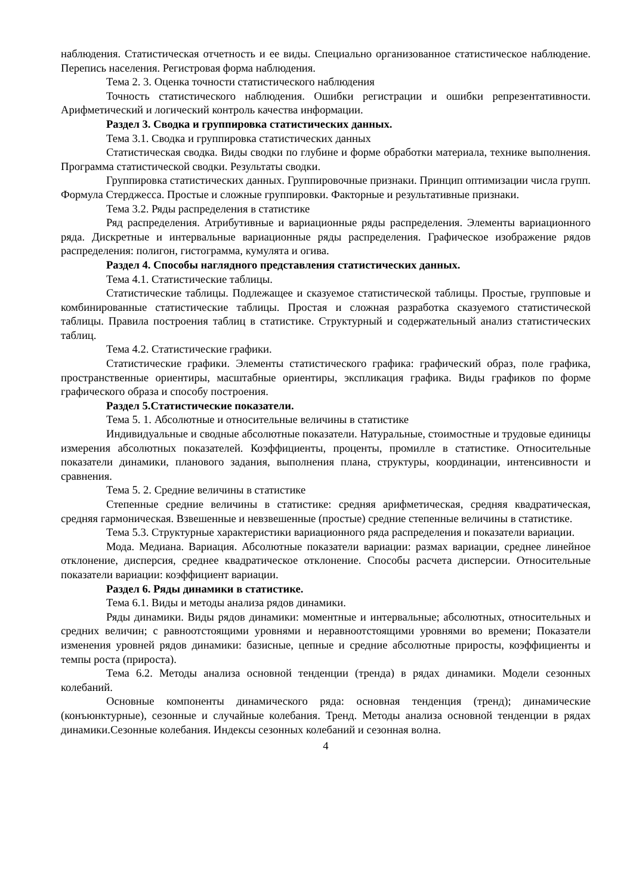наблюдения. Статистическая отчетность и ее виды. Специально организованное статистическое наблюдение. Перепись населения. Регистровая форма наблюдения.
Тема 2. 3. Оценка точности статистического наблюдения
Точность статистического наблюдения. Ошибки регистрации и ошибки репрезентативности. Арифметический и логический контроль качества информации.
Раздел 3. Сводка и группировка статистических данных.
Тема 3.1. Сводка и группировка статистических данных
Статистическая сводка. Виды сводки по глубине и форме обработки материала, технике выполнения. Программа статистической сводки. Результаты сводки.
Группировка статистических данных. Группировочные признаки. Принцип оптимизации числа групп. Формула Стерджесса. Простые и сложные группировки. Факторные и результативные признаки.
Тема 3.2. Ряды распределения в статистике
Ряд распределения. Атрибутивные и вариационные ряды распределения. Элементы вариационного ряда. Дискретные и интервальные вариационные ряды распределения. Графическое изображение рядов распределения: полигон, гистограмма, кумулята и огива.
Раздел 4. Способы наглядного представления статистических данных.
Тема 4.1. Статистические таблицы.
Статистические таблицы. Подлежащее и сказуемое статистической таблицы. Простые, групповые и комбинированные статистические таблицы. Простая и сложная разработка сказуемого статистической таблицы. Правила построения таблиц в статистике. Структурный и содержательный анализ статистических таблиц.
Тема 4.2. Статистические графики.
Статистические графики. Элементы статистического графика: графический образ, поле графика, пространственные ориентиры, масштабные ориентиры, экспликация графика. Виды графиков по форме графического образа и способу построения.
Раздел 5.Статистические показатели.
Тема 5. 1. Абсолютные и относительные величины в статистике
Индивидуальные и сводные абсолютные показатели. Натуральные, стоимостные и трудовые единицы измерения абсолютных показателей. Коэффициенты, проценты, промилле в статистике. Относительные показатели динамики, планового задания, выполнения плана, структуры, координации, интенсивности и сравнения.
Тема 5. 2. Средние величины в статистике
Степенные средние величины в статистике: средняя арифметическая, средняя квадратическая, средняя гармоническая. Взвешенные и невзвешенные (простые) средние степенные величины в статистике.
Тема 5.3. Структурные характеристики вариационного ряда распределения и показатели вариации.
Мода. Медиана. Вариация. Абсолютные показатели вариации: размах вариации, среднее линейное отклонение, дисперсия, среднее квадратическое отклонение. Способы расчета дисперсии. Относительные показатели вариации: коэффициент вариации.
Раздел 6. Ряды динамики в статистике.
Тема 6.1. Виды и методы анализа рядов динамики.
Ряды динамики. Виды рядов динамики: моментные и интервальные; абсолютных, относительных и средних величин; с равноотстоящими уровнями и неравноотстоящими уровнями во времени; Показатели изменения уровней рядов динамики: базисные, цепные и средние абсолютные приросты, коэффициенты и темпы роста (прироста).
Тема 6.2. Методы анализа основной тенденции (тренда) в рядах динамики. Модели сезонных колебаний.
Основные компоненты динамического ряда: основная тенденция (тренд); динамические (конъюнктурные), сезонные и случайные колебания. Тренд. Методы анализа основной тенденции в рядах динамики.Сезонные колебания. Индексы сезонных колебаний и сезонная волна.
4